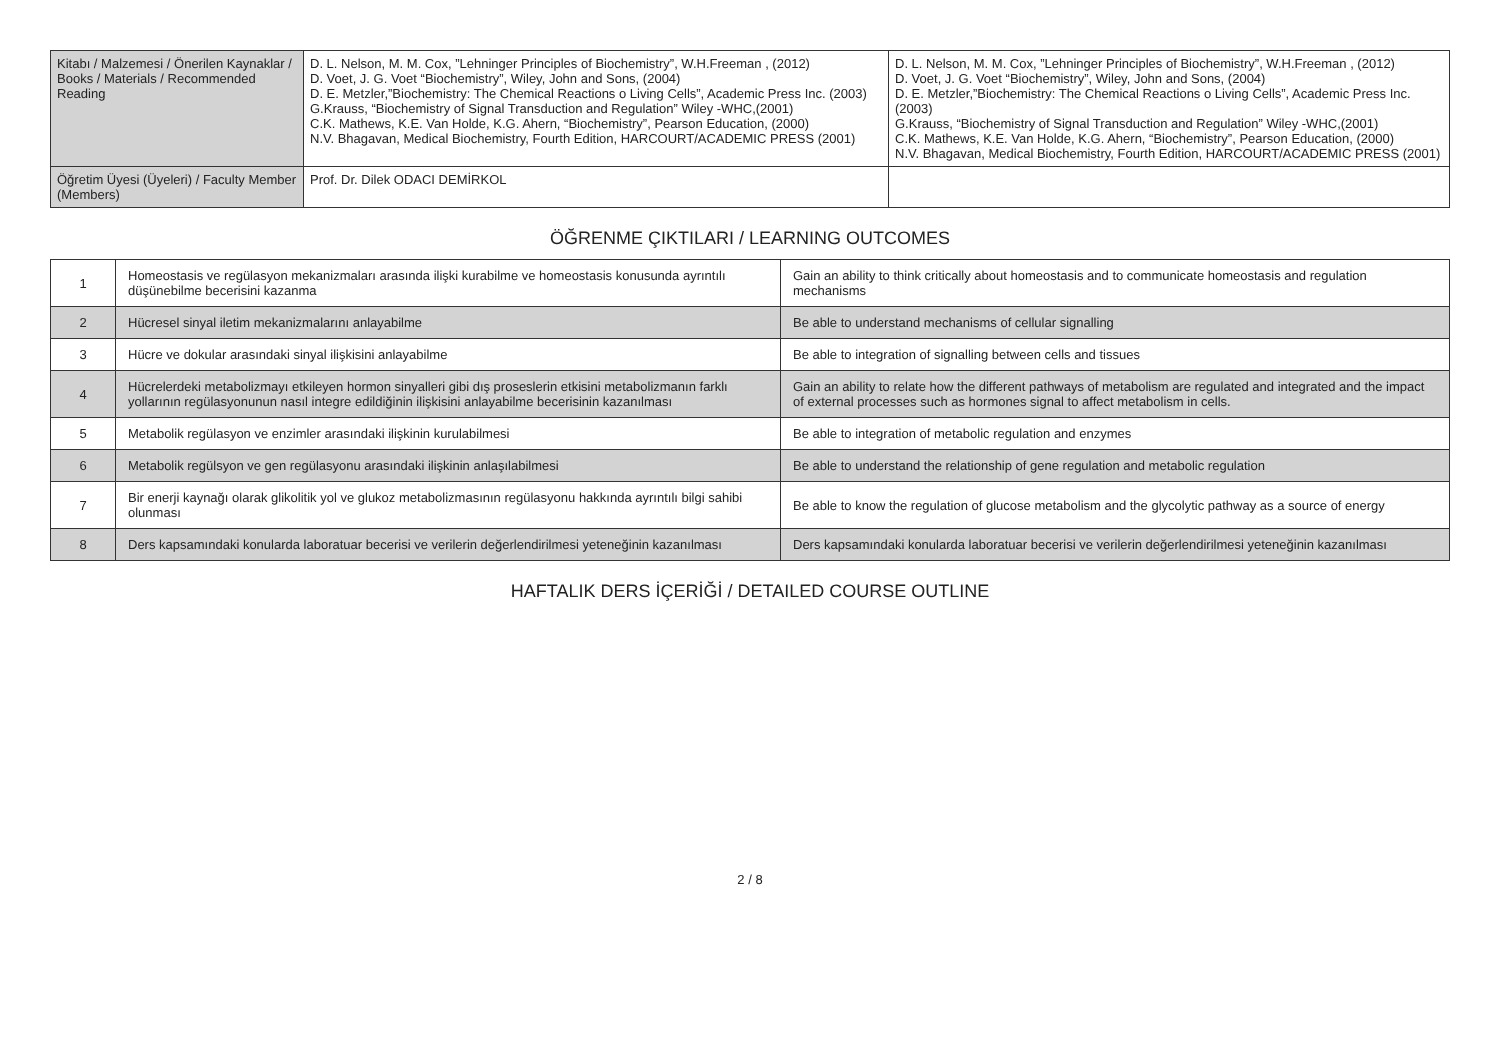| Kitabı / Malzemesi / Önerilen Kaynaklar / Books / Materials / Recommended Reading | D. L. Nelson, M. M. Cox, ”Lehninger Principles of Biochemistry”, W.H.Freeman , (2012) D. Voet, J. G. Voet “Biochemistry”, Wiley, John and Sons, (2004) D. E. Metzler,”Biochemistry: The Chemical Reactions o Living Cells”, Academic Press Inc. (2003) G.Krauss, “Biochemistry of Signal Transduction and Regulation” Wiley -WHC,(2001) C.K. Mathews, K.E. Van Holde, K.G. Ahern, “Biochemistry”, Pearson Education, (2000) N.V. Bhagavan, Medical Biochemistry, Fourth Edition, HARCOURT/ACADEMIC PRESS (2001) | D. L. Nelson, M. M. Cox, ”Lehninger Principles of Biochemistry”, W.H.Freeman , (2012) D. Voet, J. G. Voet “Biochemistry”, Wiley, John and Sons, (2004) D. E. Metzler,”Biochemistry: The Chemical Reactions o Living Cells”, Academic Press Inc. (2003) G.Krauss, “Biochemistry of Signal Transduction and Regulation” Wiley -WHC,(2001) C.K. Mathews, K.E. Van Holde, K.G. Ahern, “Biochemistry”, Pearson Education, (2000) N.V. Bhagavan, Medical Biochemistry, Fourth Edition, HARCOURT/ACADEMIC PRESS (2001) |
| Öğretim Üyesi (Üyeleri) / Faculty Member (Members) | Prof. Dr. Dilek ODACI DEMİRKOL | |
ÖĞRENME ÇIKTILARI / LEARNING OUTCOMES
| 1 | Homeostasis ve regülasyon mekanizmaları arasında ilişki kurabilme ve homeostasis konusunda ayrıntılı düşünebilme becerisini kazanma | Gain an ability to think critically about homeostasis and to communicate homeostasis and regulation mechanisms |
| 2 | Hücresel sinyal iletim mekanizmalarını anlayabilme | Be able to understand mechanisms of cellular signalling |
| 3 | Hücre ve dokular arasındaki sinyal ilişkisini anlayabilme | Be able to integration of signalling between cells and tissues |
| 4 | Hücrelerdeki metabolizmayı etkileyen hormon sinyalleri gibi dış proseslerin etkisini metabolizmanın farklı yollarının regülasyonunun nasıl integre edildiğinin ilişkisini anlayabilme becerisinin kazanılması | Gain an ability to relate how the different pathways of metabolism are regulated and integrated and the impact of external processes such as hormones signal to affect metabolism in cells. |
| 5 | Metabolik regülasyon ve enzimler arasındaki ilişkinin kurulabilmesi | Be able to integration of metabolic regulation and enzymes |
| 6 | Metabolik regülsyon ve gen regülasyonu arasındaki ilişkinin anlaşılabilmesi | Be able to understand the relationship of gene regulation and metabolic regulation |
| 7 | Bir enerji kaynağı olarak glikolitik yol ve glukoz metabolizmasının regülasyonu hakkında ayrıntılı bilgi sahibi olunması | Be able to know the regulation of glucose metabolism and the glycolytic pathway as a source of energy |
| 8 | Ders kapsamındaki konularda laboratuar becerisi ve verilerin değerlendirilmesi yeteneğinin kazanılması | Ders kapsamındaki konularda laboratuar becerisi ve verilerin değerlendirilmesi yeteneğinin kazanılması |
HAFTALIK DERS İÇERİĞİ / DETAILED COURSE OUTLINE
2 / 8